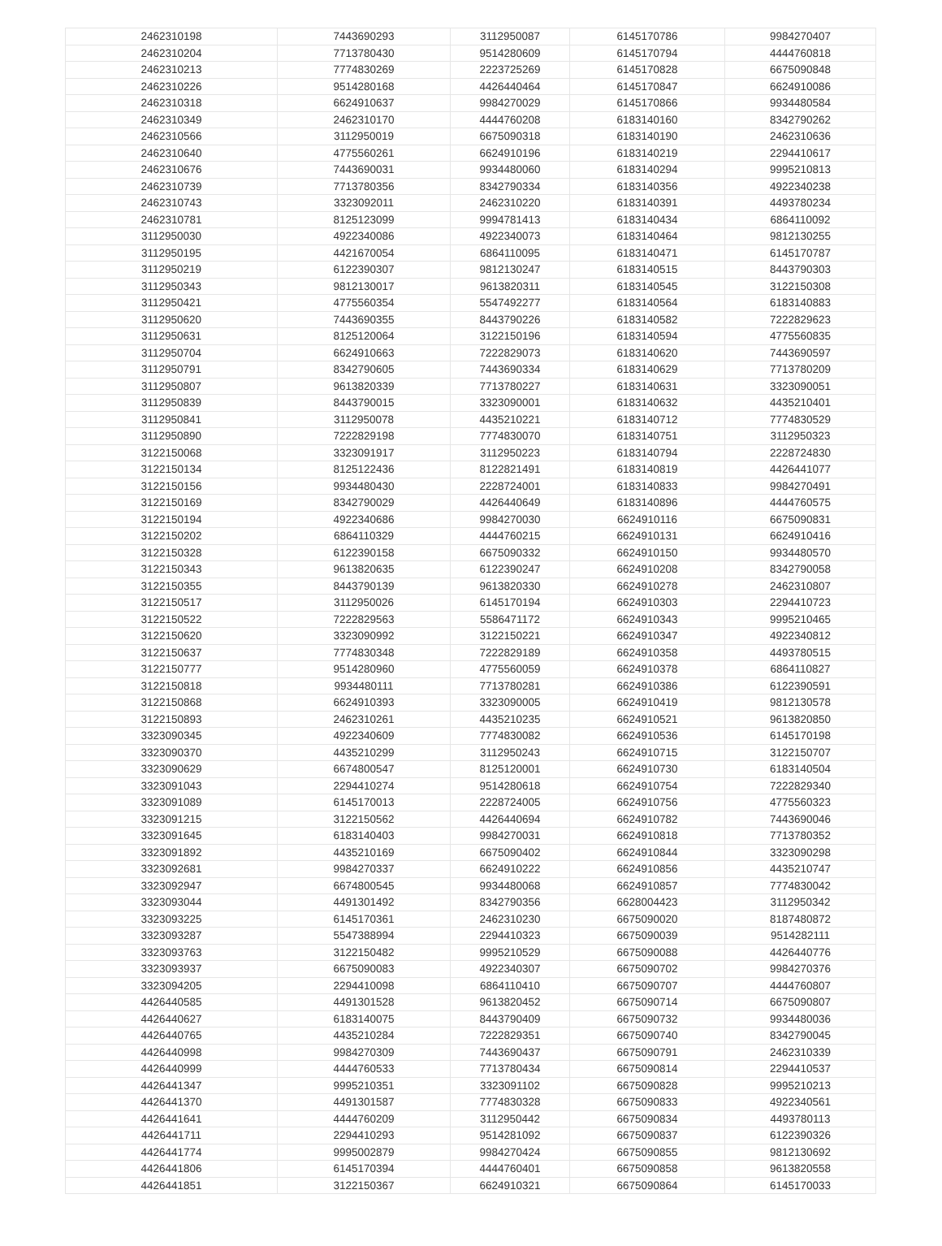| 2462310198 | 7443690293 | 3112950087 | 6145170786 | 9984270407 |
| 2462310204 | 7713780430 | 9514280609 | 6145170794 | 4444760818 |
| 2462310213 | 7774830269 | 2223725269 | 6145170828 | 6675090848 |
| 2462310226 | 9514280168 | 4426440464 | 6145170847 | 6624910086 |
| 2462310318 | 6624910637 | 9984270029 | 6145170866 | 9934480584 |
| 2462310349 | 2462310170 | 4444760208 | 6183140160 | 8342790262 |
| 2462310566 | 3112950019 | 6675090318 | 6183140190 | 2462310636 |
| 2462310640 | 4775560261 | 6624910196 | 6183140219 | 2294410617 |
| 2462310676 | 7443690031 | 9934480060 | 6183140294 | 9995210813 |
| 2462310739 | 7713780356 | 8342790334 | 6183140356 | 4922340238 |
| 2462310743 | 3323092011 | 2462310220 | 6183140391 | 4493780234 |
| 2462310781 | 8125123099 | 9994781413 | 6183140434 | 6864110092 |
| 3112950030 | 4922340086 | 4922340073 | 6183140464 | 9812130255 |
| 3112950195 | 4421670054 | 6864110095 | 6183140471 | 6145170787 |
| 3112950219 | 6122390307 | 9812130247 | 6183140515 | 8443790303 |
| 3112950343 | 9812130017 | 9613820311 | 6183140545 | 3122150308 |
| 3112950421 | 4775560354 | 5547492277 | 6183140564 | 6183140883 |
| 3112950620 | 7443690355 | 8443790226 | 6183140582 | 7222829623 |
| 3112950631 | 8125120064 | 3122150196 | 6183140594 | 4775560835 |
| 3112950704 | 6624910663 | 7222829073 | 6183140620 | 7443690597 |
| 3112950791 | 8342790605 | 7443690334 | 6183140629 | 7713780209 |
| 3112950807 | 9613820339 | 7713780227 | 6183140631 | 3323090051 |
| 3112950839 | 8443790015 | 3323090001 | 6183140632 | 4435210401 |
| 3112950841 | 3112950078 | 4435210221 | 6183140712 | 7774830529 |
| 3112950890 | 7222829198 | 7774830070 | 6183140751 | 3112950323 |
| 3122150068 | 3323091917 | 3112950223 | 6183140794 | 2228724830 |
| 3122150134 | 8125122436 | 8122821491 | 6183140819 | 4426441077 |
| 3122150156 | 9934480430 | 2228724001 | 6183140833 | 9984270491 |
| 3122150169 | 8342790029 | 4426440649 | 6183140896 | 4444760575 |
| 3122150194 | 4922340686 | 9984270030 | 6624910116 | 6675090831 |
| 3122150202 | 6864110329 | 4444760215 | 6624910131 | 6624910416 |
| 3122150328 | 6122390158 | 6675090332 | 6624910150 | 9934480570 |
| 3122150343 | 9613820635 | 6122390247 | 6624910208 | 8342790058 |
| 3122150355 | 8443790139 | 9613820330 | 6624910278 | 2462310807 |
| 3122150517 | 3112950026 | 6145170194 | 6624910303 | 2294410723 |
| 3122150522 | 7222829563 | 5586471172 | 6624910343 | 9995210465 |
| 3122150620 | 3323090992 | 3122150221 | 6624910347 | 4922340812 |
| 3122150637 | 7774830348 | 7222829189 | 6624910358 | 4493780515 |
| 3122150777 | 9514280960 | 4775560059 | 6624910378 | 6864110827 |
| 3122150818 | 9934480111 | 7713780281 | 6624910386 | 6122390591 |
| 3122150868 | 6624910393 | 3323090005 | 6624910419 | 9812130578 |
| 3122150893 | 2462310261 | 4435210235 | 6624910521 | 9613820850 |
| 3323090345 | 4922340609 | 7774830082 | 6624910536 | 6145170198 |
| 3323090370 | 4435210299 | 3112950243 | 6624910715 | 3122150707 |
| 3323090629 | 6674800547 | 8125120001 | 6624910730 | 6183140504 |
| 3323091043 | 2294410274 | 9514280618 | 6624910754 | 7222829340 |
| 3323091089 | 6145170013 | 2228724005 | 6624910756 | 4775560323 |
| 3323091215 | 3122150562 | 4426440694 | 6624910782 | 7443690046 |
| 3323091645 | 6183140403 | 9984270031 | 6624910818 | 7713780352 |
| 3323091892 | 4435210169 | 6675090402 | 6624910844 | 3323090298 |
| 3323092681 | 9984270337 | 6624910222 | 6624910856 | 4435210747 |
| 3323092947 | 6674800545 | 9934480068 | 6624910857 | 7774830042 |
| 3323093044 | 4491301492 | 8342790356 | 6628004423 | 3112950342 |
| 3323093225 | 6145170361 | 2462310230 | 6675090020 | 8187480872 |
| 3323093287 | 5547388994 | 2294410323 | 6675090039 | 9514282111 |
| 3323093763 | 3122150482 | 9995210529 | 6675090088 | 4426440776 |
| 3323093937 | 6675090083 | 4922340307 | 6675090702 | 9984270376 |
| 3323094205 | 2294410098 | 6864110410 | 6675090707 | 4444760807 |
| 4426440585 | 4491301528 | 9613820452 | 6675090714 | 6675090807 |
| 4426440627 | 6183140075 | 8443790409 | 6675090732 | 9934480036 |
| 4426440765 | 4435210284 | 7222829351 | 6675090740 | 8342790045 |
| 4426440998 | 9984270309 | 7443690437 | 6675090791 | 2462310339 |
| 4426440999 | 4444760533 | 7713780434 | 6675090814 | 2294410537 |
| 4426441347 | 9995210351 | 3323091102 | 6675090828 | 9995210213 |
| 4426441370 | 4491301587 | 7774830328 | 6675090833 | 4922340561 |
| 4426441641 | 4444760209 | 3112950442 | 6675090834 | 4493780113 |
| 4426441711 | 2294410293 | 9514281092 | 6675090837 | 6122390326 |
| 4426441774 | 9995002879 | 9984270424 | 6675090855 | 9812130692 |
| 4426441806 | 6145170394 | 4444760401 | 6675090858 | 9613820558 |
| 4426441851 | 3122150367 | 6624910321 | 6675090864 | 6145170033 |